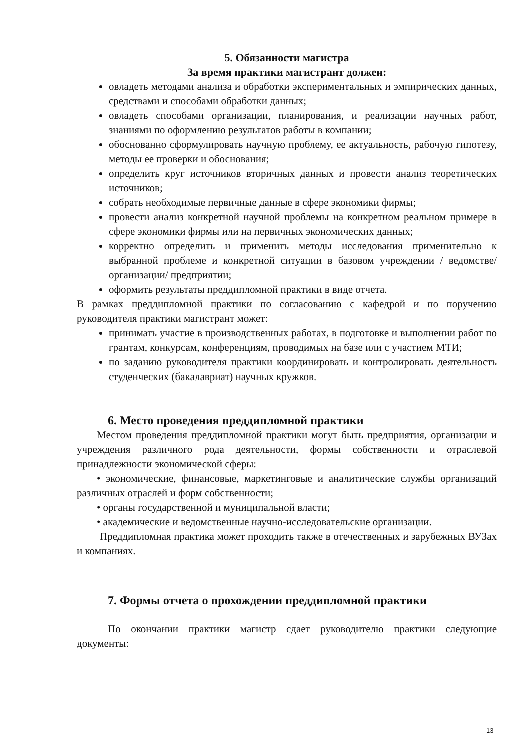5. Обязанности магистра
За время практики магистрант должен:
овладеть методами анализа и обработки экспериментальных и эмпирических данных, средствами и способами обработки данных;
овладеть способами организации, планирования, и реализации научных работ, знаниями по оформлению результатов работы в компании;
обоснованно сформулировать научную проблему, ее актуальность, рабочую гипотезу, методы ее проверки и обоснования;
определить круг источников вторичных данных и провести анализ теоретических источников;
собрать необходимые первичные данные в сфере экономики фирмы;
провести анализ конкретной научной проблемы на конкретном реальном примере в сфере экономики фирмы или на первичных экономических данных;
корректно определить и применить методы исследования применительно к выбранной проблеме и конкретной ситуации в базовом учреждении / ведомстве/ организации/ предприятии;
оформить результаты преддипломной практики в виде отчета.
В рамках преддипломной практики по согласованию с кафедрой и по поручению руководителя практики магистрант может:
принимать участие в производственных работах, в подготовке и выполнении работ по грантам, конкурсам, конференциям, проводимых на базе или с участием МТИ;
по заданию руководителя практики координировать и контролировать деятельность студенческих (бакалавриат) научных кружков.
6. Место проведения преддипломной практики
Местом проведения преддипломной практики могут быть предприятия, организации и учреждения различного рода деятельности, формы собственности и отраслевой принадлежности экономической сферы:
• экономические, финансовые, маркетинговые и аналитические службы организаций различных отраслей и форм собственности;
• органы государственной и муниципальной власти;
• академические и ведомственные научно-исследовательские организации.
Преддипломная практика может проходить также в отечественных и зарубежных ВУЗах и компаниях.
7. Формы отчета о прохождении преддипломной практики
По окончании практики магистр сдает руководителю практики следующие документы:
13